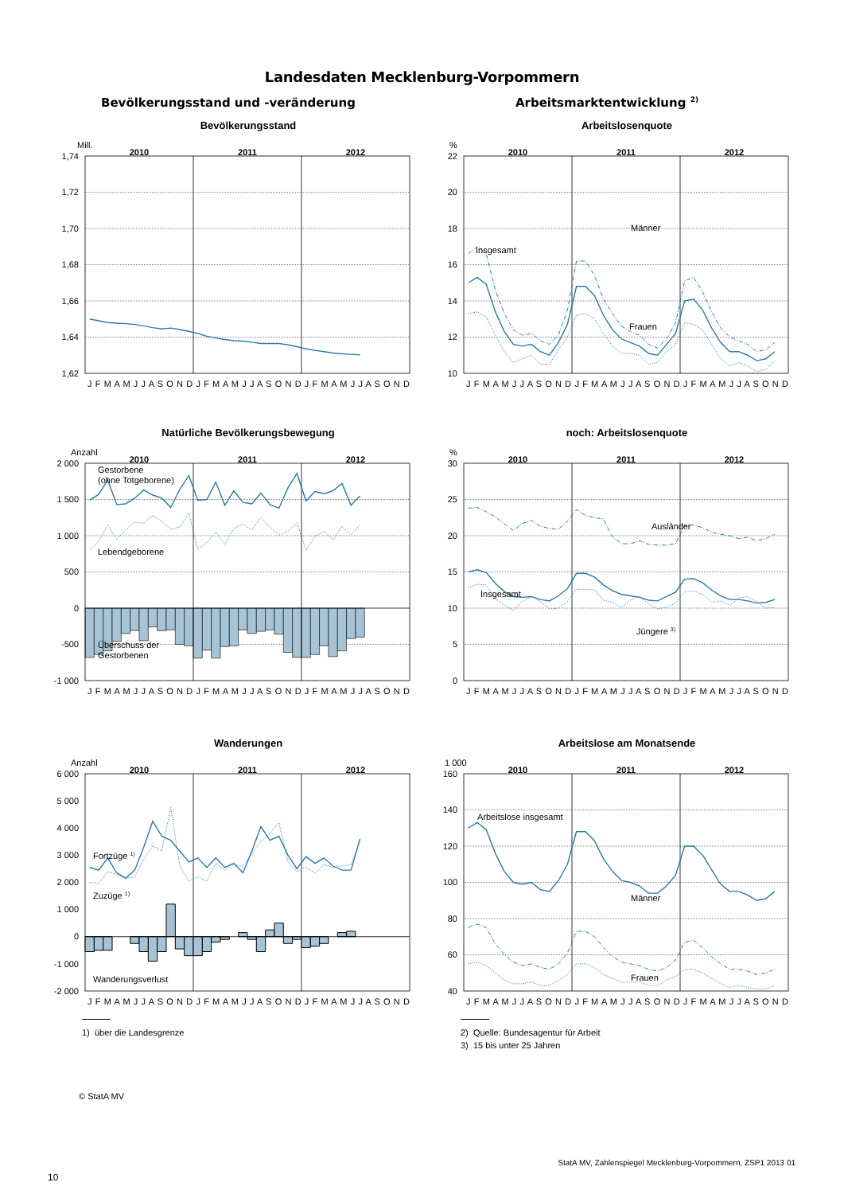Landesdaten Mecklenburg-Vorpommern
Bevölkerungsstand und -veränderung
Bevölkerungsstand
Mill.
2010
2011
2012
1,74
1,72
1,70
1,68
1,66
1,64
1,62
J F M A M J J A S O N D J F M A M J J A S O N D J F M A M J J A S O N D
Natürliche Bevölkerungsbewegung
Anzahl
2010
2011
2012
2 000
1 500
1 000
500
0
-500
-1 000
Gestorbene
(ohne Totgeboren​e)
Lebendgeborene
Überschuss der
Gestorbenen
J F M A M J J A S O N D J F M A M J J A S O N D J F M A M J J A S O N D
Wanderungen
Anzahl
2010
2011
2012
6 000
5 000
4 000
3 000
2 000
1 000
0
-1 000
-2 000
Fortzüge 1)
Zuzüge 1)
Wanderungsverlust
J F M A M J J A S O N D J F M A M J J A S O N D J F M A M J J A S O N D
1) über die Landesgrenze
Arbeitsmarktentwicklung <sup>2)</sup>
Arbeitslosenquote
%
2010
2011
2012
22
20
18
16
14
12
10
Männer
Insgesamt
Frauen
J F M A M J J A S O N D J F M A M J J A S O N D J F M A M J J A S O N D
noch: Arbeitslosenquote
%
2010
2011
2012
30
25
20
15
10
5
0
Ausländer
Insgesamt
Jüngere 3)
J F M A M J J A S O N D J F M A M J J A S O N D J F M A M J J A S O N D
Arbeitslose am Monatsende
1 000
2010
2011
2012
160
140
120
100
80
60
40
Arbeitslose insgesamt
Männer
Frauen
J F M A M J J A S O N D J F M A M J J A S O N D J F M A M J J A S O N D
2) Quelle: Bundesagentur für Arbeit
3) 15 bis unter 25 Jahren
© StatA MV
StatA MV, Zahlenspiegel Mecklenburg-Vorpommern, ZSP1 2013 01
10